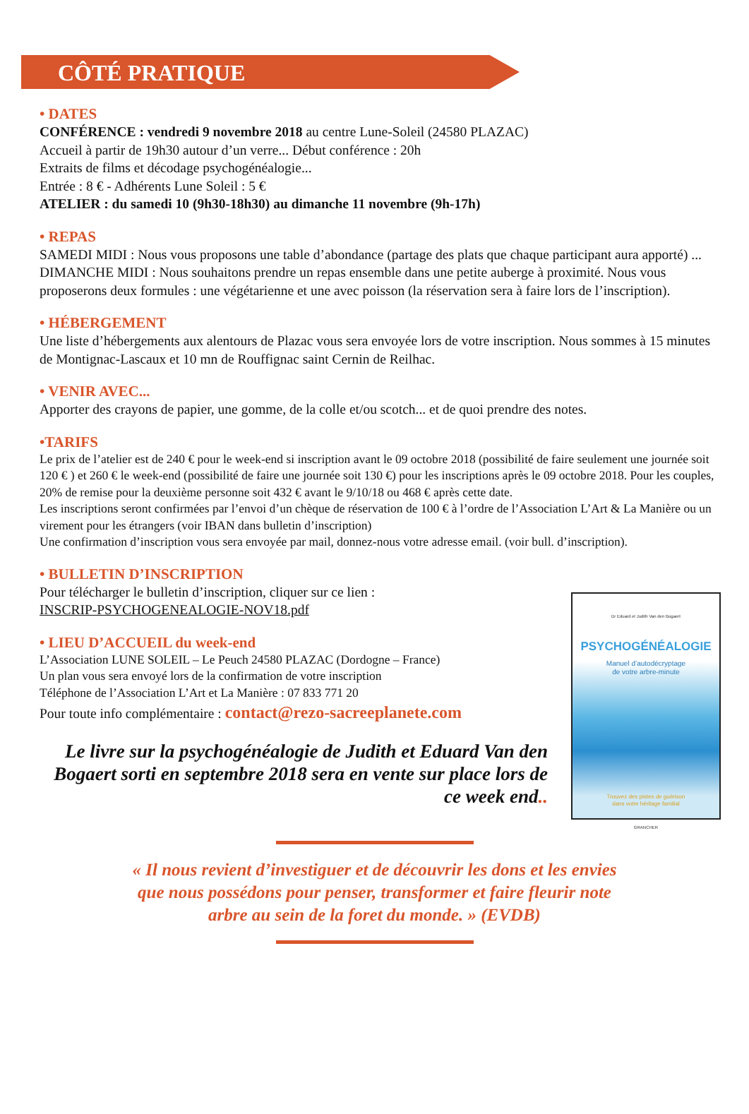CÔTÉ PRATIQUE
• DATES
CONFÉRENCE : vendredi 9 novembre 2018 au centre Lune-Soleil (24580 PLAZAC)
Accueil à partir de 19h30 autour d’un verre... Début conférence : 20h
Extraits de films et décodage psychogénéalogie...
Entrée : 8 € - Adhérents Lune Soleil : 5 €
ATELIER : du samedi 10 (9h30-18h30) au dimanche 11 novembre (9h-17h)
• REPAS
SAMEDI MIDI : Nous vous proposons une table d’abondance (partage des plats que chaque participant aura apporté) ...
DIMANCHE MIDI : Nous souhaitons prendre un repas ensemble dans une petite auberge à proximité. Nous vous proposerons deux formules : une végétarienne et une avec poisson (la réservation sera à faire lors de l’inscription).
• HÉBERGEMENT
Une liste d’hébergements aux alentours de Plazac vous sera envoyée lors de votre inscription. Nous sommes à 15 minutes de Montignac-Lascaux et 10 mn de Rouffignac saint Cernin de Reilhac.
• VENIR AVEC...
Apporter des crayons de papier, une gomme, de la colle et/ou scotch... et de quoi prendre des notes.
•TARIFS
Le prix de l’atelier est de 240 € pour le week-end si inscription avant le 09 octobre 2018 (possibilité de faire seulement une journée soit 120 € ) et 260 € le week-end (possibilité de faire une journée soit 130 €) pour les inscriptions après le 09 octobre 2018. Pour les couples, 20% de remise pour la deuxième personne soit 432 € avant le 9/10/18 ou 468 € après cette date.
Les inscriptions seront confirmées par l’envoi d’un chèque de réservation de 100 € à l’ordre de l’Association L’Art & La Manière ou un virement pour les étrangers (voir IBAN dans bulletin d’inscription)
Une confirmation d’inscription vous sera envoyée par mail, donnez-nous votre adresse email. (voir bull. d’inscription).
• BULLETIN D’INSCRIPTION
Pour télécharger le bulletin d’inscription, cliquer sur ce lien :
INSCRIP-PSYCHOGENEALOGIE-NOV18.pdf
• LIEU D’ACCUEIL du week-end
L’Association LUNE SOLEIL – Le Peuch 24580 PLAZAC (Dordogne – France)
Un plan vous sera envoyé lors de la confirmation de votre inscription
Téléphone de l’Association L’Art et La Manière : 07 833 771 20
Pour toute info complémentaire : contact@rezo-sacreeplanete.com
Le livre sur la psychogénéalogie de Judith et Eduard Van den Bogaert sorti en septembre 2018 sera en vente sur place lors de ce week end..
Dr Eduard et Judith Van den Bogaert
PSYCHOGÉNÉALOGIE
Manuel d’autodécryptage
de votre arbre-minute
Trouvez des pistes de guérison
dans votre héritage familial
GRANCHER
« Il nous revient d’investiguer et de découvrir les dons et les envies
que nous possédons pour penser, transformer et faire fleurir note
arbre au sein de la foret du monde. » (EVDB)